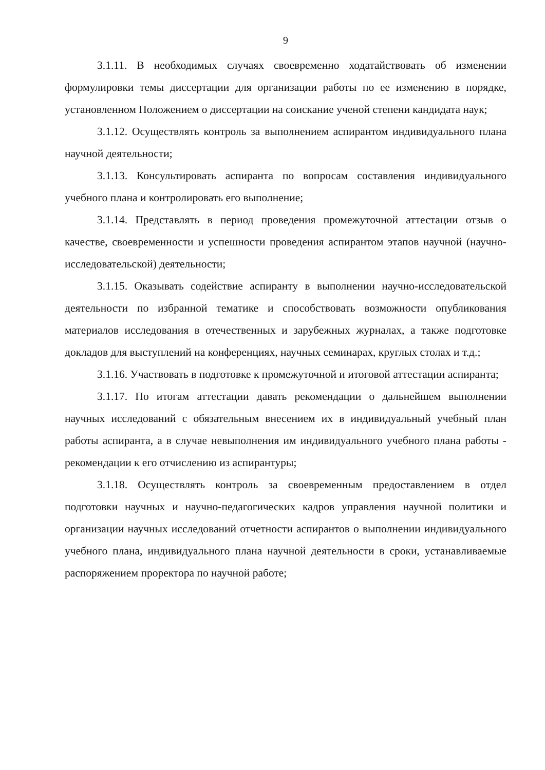9
3.1.11. В необходимых случаях своевременно ходатайствовать об изменении формулировки темы диссертации для организации работы по ее изменению в порядке, установленном Положением о диссертации на соискание ученой степени кандидата наук;
3.1.12. Осуществлять контроль за выполнением аспирантом индивидуального плана научной деятельности;
3.1.13. Консультировать аспиранта по вопросам составления индивидуального учебного плана и контролировать его выполнение;
3.1.14. Представлять в период проведения промежуточной аттестации отзыв о качестве, своевременности и успешности проведения аспирантом этапов научной (научно-исследовательской) деятельности;
3.1.15. Оказывать содействие аспиранту в выполнении научно-исследовательской деятельности по избранной тематике и способствовать возможности опубликования материалов исследования в отечественных и зарубежных журналах, а также подготовке докладов для выступлений на конференциях, научных семинарах, круглых столах и т.д.;
3.1.16. Участвовать в подготовке к промежуточной и итоговой аттестации аспиранта;
3.1.17. По итогам аттестации давать рекомендации о дальнейшем выполнении научных исследований с обязательным внесением их в индивидуальный учебный план работы аспиранта, а в случае невыполнения им индивидуального учебного плана работы - рекомендации к его отчислению из аспирантуры;
3.1.18. Осуществлять контроль за своевременным предоставлением в отдел подготовки научных и научно-педагогических кадров управления научной политики и организации научных исследований отчетности аспирантов о выполнении индивидуального учебного плана, индивидуального плана научной деятельности в сроки, устанавливаемые распоряжением проректора по научной работе;